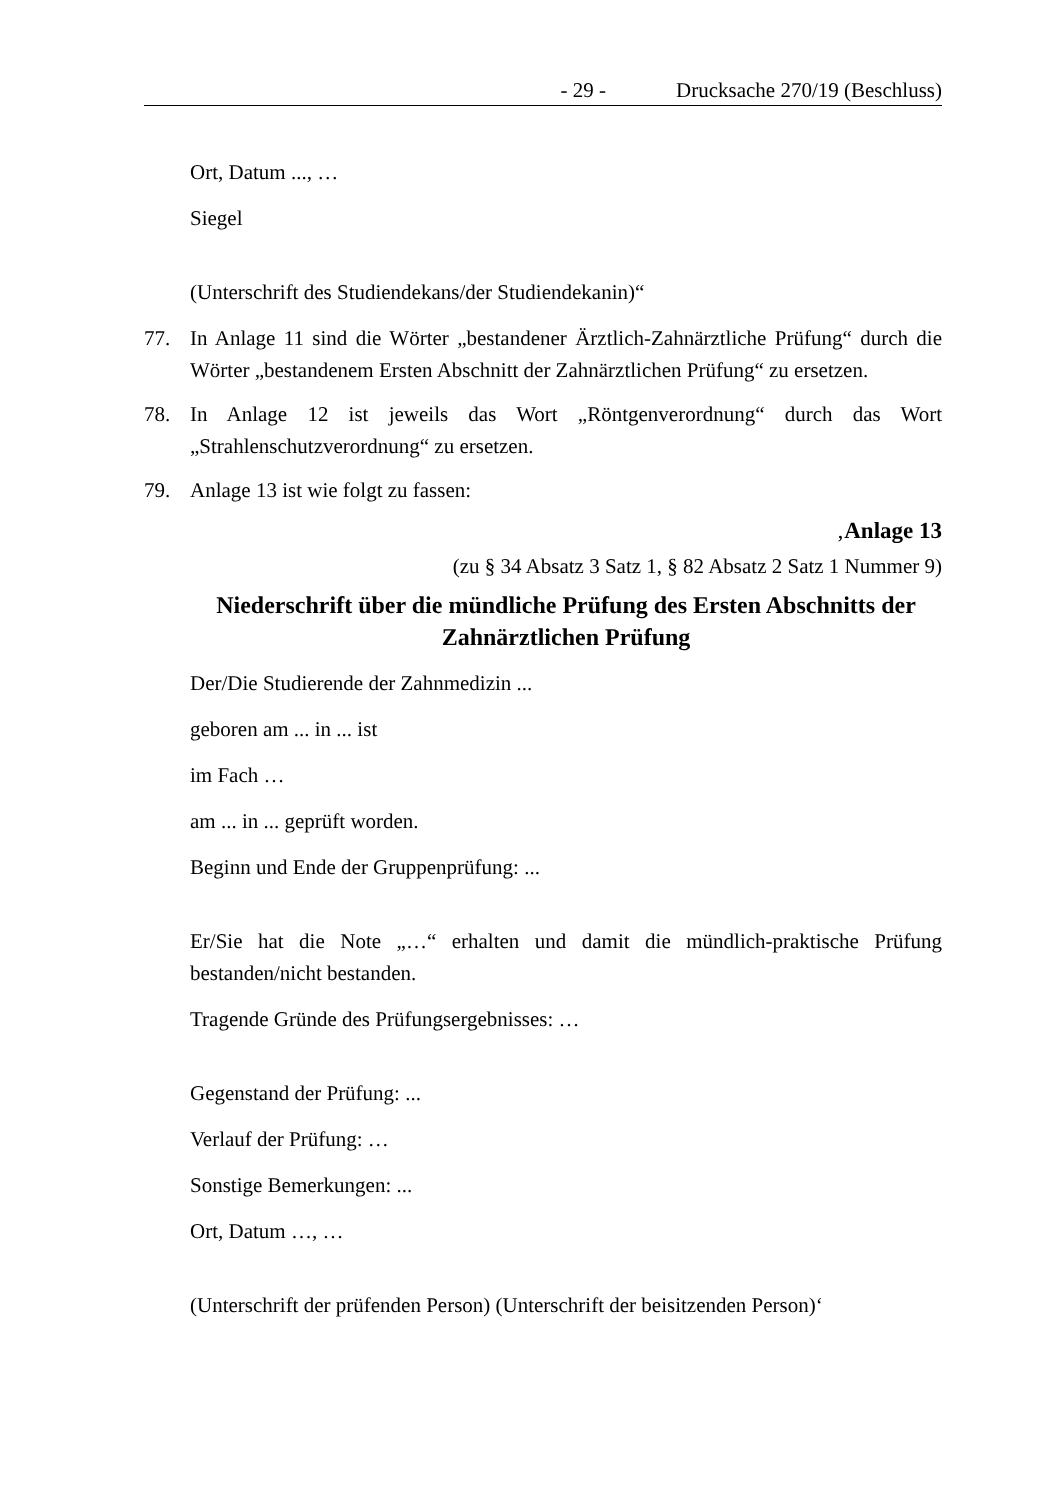- 29 - Drucksache 270/19 (Beschluss)
Ort, Datum ..., …
Siegel
(Unterschrift des Studiendekans/der Studiendekanin)“
77. In Anlage 11 sind die Wörter „bestandener Ärztlich-Zahnärztliche Prüfung“ durch die Wörter „bestandenem Ersten Abschnitt der Zahnärztlichen Prüfung“ zu ersetzen.
78. In Anlage 12 ist jeweils das Wort „Röntgenverordnung“ durch das Wort „Strahlenschutzverordnung“ zu ersetzen.
79. Anlage 13 ist wie folgt zu fassen:
‚Anlage 13
(zu § 34 Absatz 3 Satz 1, § 82 Absatz 2 Satz 1 Nummer 9)
Niederschrift über die mündliche Prüfung des Ersten Abschnitts der Zahnärztlichen Prüfung
Der/Die Studierende der Zahnmedizin ...
geboren am ... in ... ist
im Fach …
am ... in ... geprüft worden.
Beginn und Ende der Gruppenprüfung: ...
Er/Sie hat die Note „…“ erhalten und damit die mündlich-praktische Prüfung bestanden/nicht bestanden.
Tragende Gründe des Prüfungsergebnisses: …
Gegenstand der Prüfung: ...
Verlauf der Prüfung: …
Sonstige Bemerkungen: ...
Ort, Datum …, …
(Unterschrift der prüfenden Person) (Unterschrift der beisitzenden Person)‘